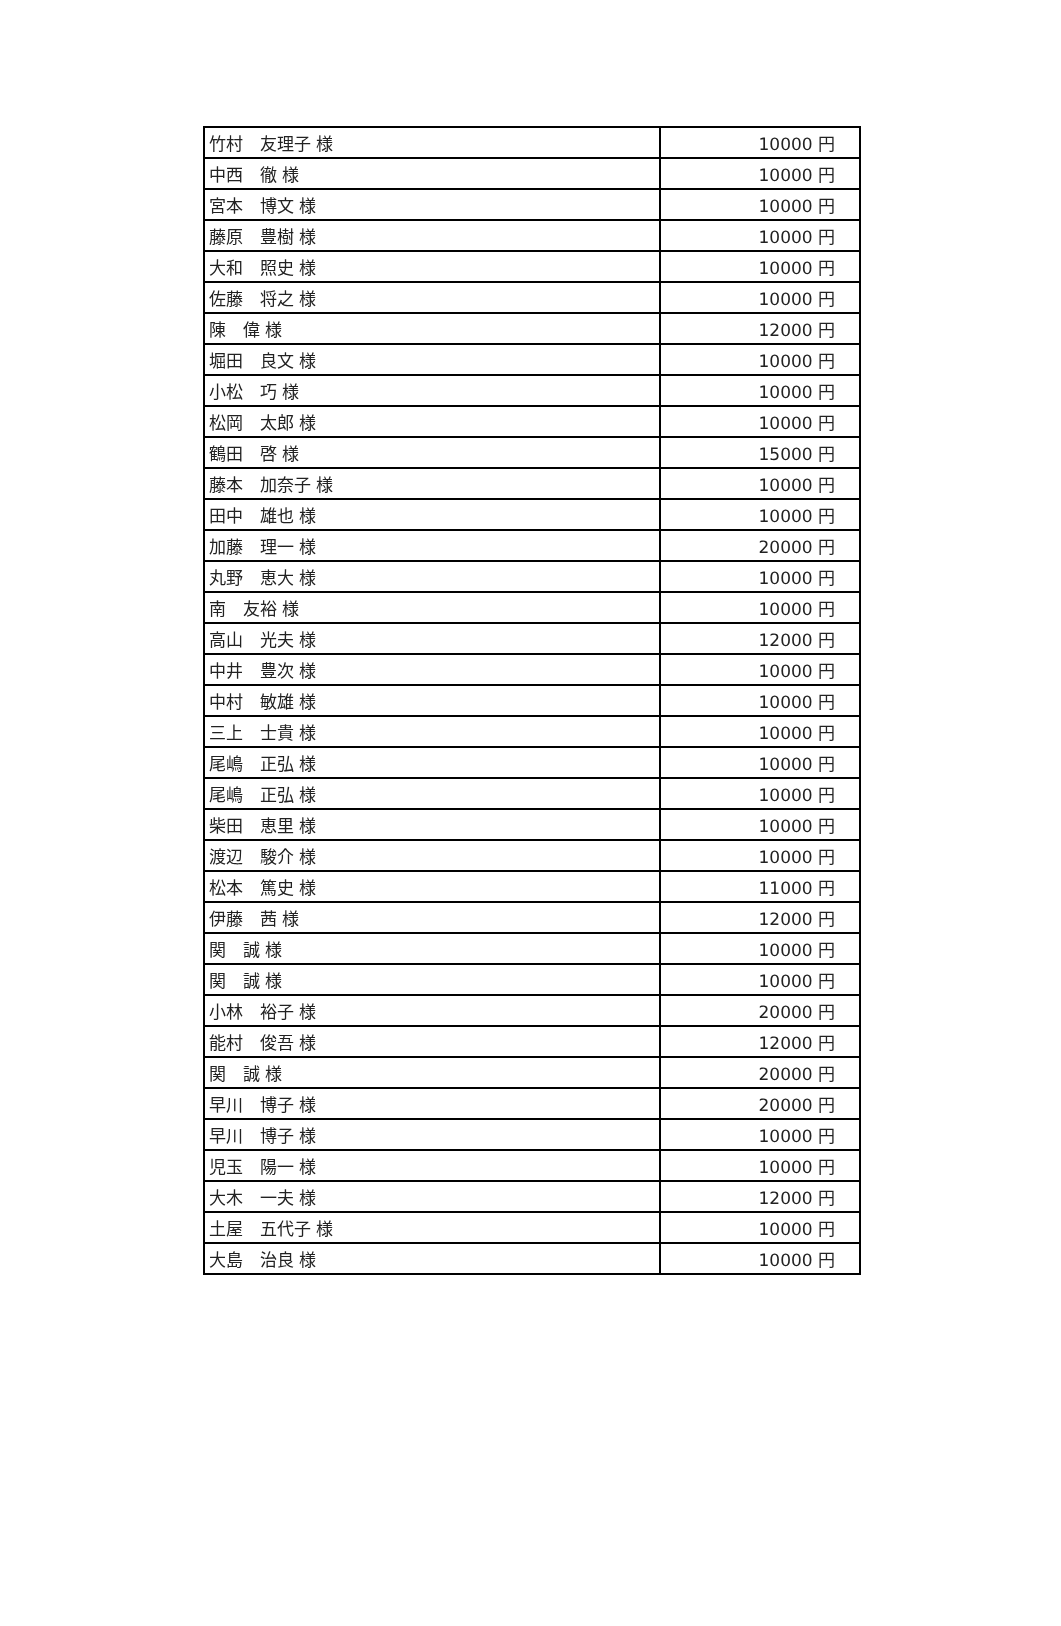| 竹村 友理子 様 | 10000 円 |
| 中西 徹 様 | 10000 円 |
| 宮本 博文 様 | 10000 円 |
| 藤原 豊樹 様 | 10000 円 |
| 大和 照史 様 | 10000 円 |
| 佐藤 将之 様 | 10000 円 |
| 陳 偉 様 | 12000 円 |
| 堀田 良文 様 | 10000 円 |
| 小松 巧 様 | 10000 円 |
| 松岡 太郎 様 | 10000 円 |
| 鶴田 啓 様 | 15000 円 |
| 藤本 加奈子 様 | 10000 円 |
| 田中 雄也 様 | 10000 円 |
| 加藤 理一 様 | 20000 円 |
| 丸野 恵大 様 | 10000 円 |
| 南 友裕 様 | 10000 円 |
| 高山 光夫 様 | 12000 円 |
| 中井 豊次 様 | 10000 円 |
| 中村 敏雄 様 | 10000 円 |
| 三上 士貴 様 | 10000 円 |
| 尾嶋 正弘 様 | 10000 円 |
| 尾嶋 正弘 様 | 10000 円 |
| 柴田 恵里 様 | 10000 円 |
| 渡辺 駿介 様 | 10000 円 |
| 松本 篤史 様 | 11000 円 |
| 伊藤 茜 様 | 12000 円 |
| 関 誠 様 | 10000 円 |
| 関 誠 様 | 10000 円 |
| 小林 裕子 様 | 20000 円 |
| 能村 俊吾 様 | 12000 円 |
| 関 誠 様 | 20000 円 |
| 早川 博子 様 | 20000 円 |
| 早川 博子 様 | 10000 円 |
| 児玉 陽一 様 | 10000 円 |
| 大木 一夫 様 | 12000 円 |
| 土屋 五代子 様 | 10000 円 |
| 大島 治良 様 | 10000 円 |